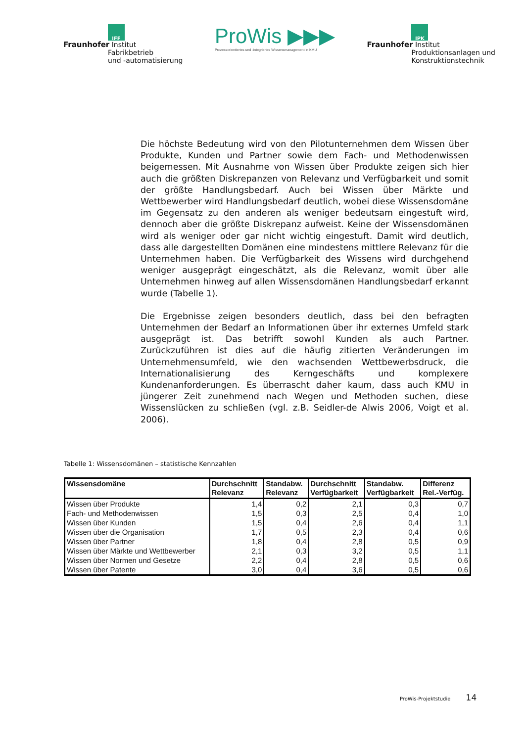IFF
Fraunhofer Institut
Fabrikbetrieb
und -automatisierung
ProWis ▶▶▶
Prozessorientiertes und -integriertes Wissensmanagement in KMU
IPK
Fraunhofer Institut
Produktionsanlagen und
Konstruktionstechnik
Die höchste Bedeutung wird von den Pilotunternehmen dem Wissen über Produkte, Kunden und Partner sowie dem Fach- und Methodenwissen beigemessen. Mit Ausnahme von Wissen über Produkte zeigen sich hier auch die größten Diskrepanzen von Relevanz und Verfügbarkeit und somit der größte Handlungsbedarf. Auch bei Wissen über Märkte und Wettbewerber wird Handlungsbedarf deutlich, wobei diese Wissensdomäne im Gegensatz zu den anderen als weniger bedeutsam eingestuft wird, dennoch aber die größte Diskrepanz aufweist. Keine der Wissensdomänen wird als weniger oder gar nicht wichtig eingestuft. Damit wird deutlich, dass alle dargestellten Domänen eine mindestens mittlere Relevanz für die Unternehmen haben. Die Verfügbarkeit des Wissens wird durchgehend weniger ausgeprägt eingeschätzt, als die Relevanz, womit über alle Unternehmen hinweg auf allen Wissensdomänen Handlungsbedarf erkannt wurde (Tabelle 1).
Die Ergebnisse zeigen besonders deutlich, dass bei den befragten Unternehmen der Bedarf an Informationen über ihr externes Umfeld stark ausgeprägt ist. Das betrifft sowohl Kunden als auch Partner. Zurückzuführen ist dies auf die häufig zitierten Veränderungen im Unternehmensumfeld, wie den wachsenden Wettbewerbsdruck, die Internationalisierung des Kerngeschäfts und komplexere Kundenanforderungen. Es überrascht daher kaum, dass auch KMU in jüngerer Zeit zunehmend nach Wegen und Methoden suchen, diese Wissenslücken zu schließen (vgl. z.B. Seidler-de Alwis 2006, Voigt et al. 2006).
Tabelle 1: Wissensdomänen – statistische Kennzahlen
| Wissensdomäne | Durchschnitt Relevanz | Standabw. Relevanz | Durchschnitt Verfügbarkeit | Standabw. Verfügbarkeit | Differenz Rel.-Verfüg. |
| --- | --- | --- | --- | --- | --- |
| Wissen über Produkte | 1,4 | 0,2 | 2,1 | 0,3 | 0,7 |
| Fach- und Methodenwissen | 1,5 | 0,3 | 2,5 | 0,4 | 1,0 |
| Wissen über Kunden | 1,5 | 0,4 | 2,6 | 0,4 | 1,1 |
| Wissen über die Organisation | 1,7 | 0,5 | 2,3 | 0,4 | 0,6 |
| Wissen über Partner | 1,8 | 0,4 | 2,8 | 0,5 | 0,9 |
| Wissen über Märkte und Wettbewerber | 2,1 | 0,3 | 3,2 | 0,5 | 1,1 |
| Wissen über Normen und Gesetze | 2,2 | 0,4 | 2,8 | 0,5 | 0,6 |
| Wissen über Patente | 3,0 | 0,4 | 3,6 | 0,5 | 0,6 |
ProWis-Projektstudie 14